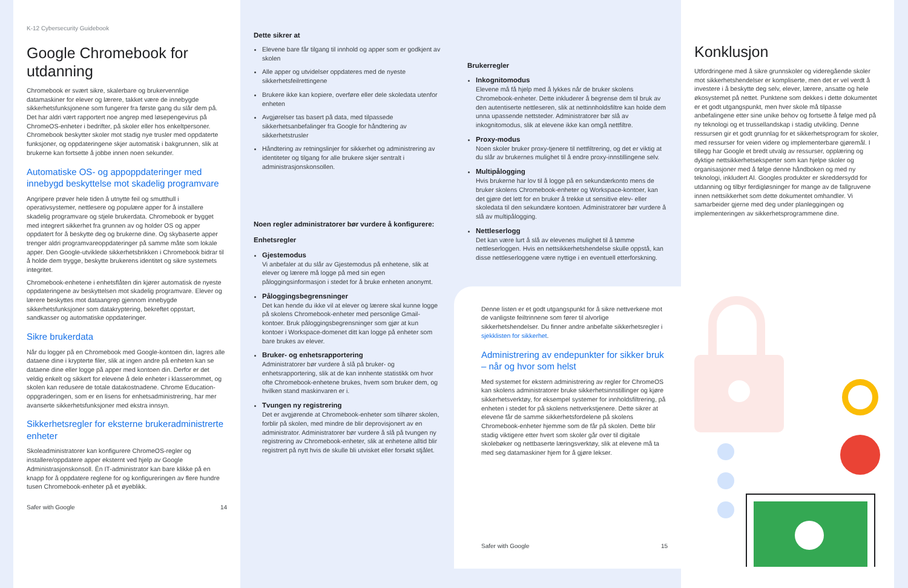K-12 Cybersecurity Guidebook
Google Chromebook for utdanning
Chromebook er svært sikre, skalerbare og brukervennlige datamaskiner for elever og lærere, takket være de innebygde sikkerhetsfunksjonene som fungerer fra første gang du slår dem på. Det har aldri vært rapportert noe angrep med løsepengevirus på ChromeOS-enheter i bedrifter, på skoler eller hos enkeltpersoner. Chromebook beskytter skoler mot stadig nye trusler med oppdaterte funksjoner, og oppdateringene skjer automatisk i bakgrunnen, slik at brukerne kan fortsette å jobbe innen noen sekunder.
Automatiske OS- og appoppdateringer med innebygd beskyttelse mot skadelig programvare
Angripere prøver hele tiden å utnytte feil og smutthull i operativsystemer, nettlesere og populære apper for å installere skadelig programvare og stjele brukerdata. Chromebook er bygget med integrert sikkerhet fra grunnen av og holder OS og apper oppdatert for å beskytte deg og brukerne dine. Og skybaserte apper trenger aldri programvareoppdateringer på samme måte som lokale apper. Den Google-utviklede sikkerhetsbrikken i Chromebook bidrar til å holde dem trygge, beskytte brukerens identitet og sikre systemets integritet.
Chromebook-enhetene i enhetsflåten din kjører automatisk de nyeste oppdateringene av beskyttelsen mot skadelig programvare. Elever og lærere beskyttes mot dataangrep gjennom innebygde sikkerhetsfunksjoner som datakryptering, bekreftet oppstart, sandkasser og automatiske oppdateringer.
Sikre brukerdata
Når du logger på en Chromebook med Google-kontoen din, lagres alle dataene dine i krypterte filer, slik at ingen andre på enheten kan se dataene dine eller logge på apper med kontoen din. Derfor er det veldig enkelt og sikkert for elevene å dele enheter i klasserommet, og skolen kan redusere de totale datakostnadene. Chrome Education-oppgraderingen, som er en lisens for enhetsadministrering, har mer avanserte sikkerhetsfunksjoner med ekstra innsyn.
Sikkerhetsregler for eksterne brukeradministrerte enheter
Skoleadministratorer kan konfigurere ChromeOS-regler og installere/oppdatere apper eksternt ved hjelp av Google Administrasjonskonsoll. Én IT-administrator kan bare klikke på en knapp for å oppdatere reglene for og konfigureringen av flere hundre tusen Chromebook-enheter på et øyeblikk.
Safer with Google 14
Dette sikrer at
Elevene bare får tilgang til innhold og apper som er godkjent av skolen
Alle apper og utvidelser oppdateres med de nyeste sikkerhetsfeilrettingene
Brukere ikke kan kopiere, overføre eller dele skoledata utenfor enheten
Avgjørelser tas basert på data, med tilpassede sikkerhetsanbefalinger fra Google for håndtering av sikkerhetstrusler
Håndtering av retningslinjer for sikkerhet og administrering av identiteter og tilgang for alle brukere skjer sentralt i administrasjonskonsollen.
Noen regler administratorer bør vurdere å konfigurere:
Enhetsregler
Gjestemodus
Vi anbefaler at du slår av Gjestemodus på enhetene, slik at elever og lærere må logge på med sin egen påloggingsinformasjon i stedet for å bruke enheten anonymt.
Påloggingsbegrensninger
Det kan hende du ikke vil at elever og lærere skal kunne logge på skolens Chromebook-enheter med personlige Gmail-kontoer. Bruk påloggingsbegrensninger som gjør at kun kontoer i Workspace-domenet ditt kan logge på enheter som bare brukes av elever.
Bruker- og enhetsrapportering
Administratorer bør vurdere å slå på bruker- og enhetsrapportering, slik at de kan innhente statistikk om hvor ofte Chromebook-enhetene brukes, hvem som bruker dem, og hvilken stand maskinvaren er i.
Tvungen ny registrering
Det er avgjørende at Chromebook-enheter som tilhører skolen, forblir på skolen, med mindre de blir deprovisjonert av en administrator. Administratorer bør vurdere å slå på tvungen ny registrering av Chromebook-enheter, slik at enhetene alltid blir registrert på nytt hvis de skulle bli utvisket eller forsøkt stjålet.
Brukerregler
Inkognitomodus
Elevene må få hjelp med å lykkes når de bruker skolens Chromebook-enheter. Dette inkluderer å begrense dem til bruk av den autentiserte nettleseren, slik at nettinnholdsfiltre kan holde dem unna upassende nettsteder. Administratorer bør slå av inkognitomodus, slik at elevene ikke kan omgå nettfiltre.
Proxy-modus
Noen skoler bruker proxy-tjenere til nettfiltrering, og det er viktig at du slår av brukernes mulighet til å endre proxy-innstillingene selv.
Multipålogging
Hvis brukerne har lov til å logge på en sekundærkonto mens de bruker skolens Chromebook-enheter og Workspace-kontoer, kan det gjøre det lett for en bruker å trekke ut sensitive elev- eller skoledata til den sekundære kontoen. Administratorer bør vurdere å slå av multipålogging.
Nettleserlogg
Det kan være lurt å slå av elevenes mulighet til å tømme nettleserloggen. Hvis en nettsikkerhetshendelse skulle oppstå, kan disse nettleserloggene være nyttige i en eventuell etterforskning.
Denne listen er et godt utgangspunkt for å sikre nettverkene mot de vanligste feiltrinnene som fører til alvorlige sikkerhetshendelser. Du finner andre anbefalte sikkerhetsregler i sjekklisten for sikkerhet.
Administrering av endepunkter for sikker bruk – når og hvor som helst
Med systemet for ekstern administrering av regler for ChromeOS kan skolens administratorer bruke sikkerhetsinnstillinger og kjøre sikkerhetsverktøy, for eksempel systemer for innholdsfiltrering, på enheten i stedet for på skolens nettverkstjenere. Dette sikrer at elevene får de samme sikkerhetsfordelene på skolens Chromebook-enheter hjemme som de får på skolen. Dette blir stadig viktigere etter hvert som skoler går over til digitale skolebøker og nettbaserte læringsverktøy, slik at elevene må ta med seg datamaskiner hjem for å gjøre lekser.
Safer with Google 15
Konklusjon
Utfordringene med å sikre grunnskoler og videregående skoler mot sikkerhetshendelser er kompliserte, men det er vel verdt å investere i å beskytte deg selv, elever, lærere, ansatte og hele økosystemet på nettet. Punktene som dekkes i dette dokumentet er et godt utgangspunkt, men hver skole må tilpasse anbefalingene etter sine unike behov og fortsette å følge med på ny teknologi og et trussellandskap i stadig utvikling. Denne ressursen gir et godt grunnlag for et sikkerhetsprogram for skoler, med ressurser for veien videre og implementerbare gjøremål. I tillegg har Google et bredt utvalg av ressurser, opplæring og dyktige nettsikkerhetseksperter som kan hjelpe skoler og organisasjoner med å følge denne håndboken og med ny teknologi, inkludert AI. Googles produkter er skreddersydd for utdanning og tilbyr ferdigløsninger for mange av de fallgruvene innen nettsikkerhet som dette dokumentet omhandler. Vi samarbeider gjerne med deg under planleggingen og implementeringen av sikkerhetsprogrammene dine.